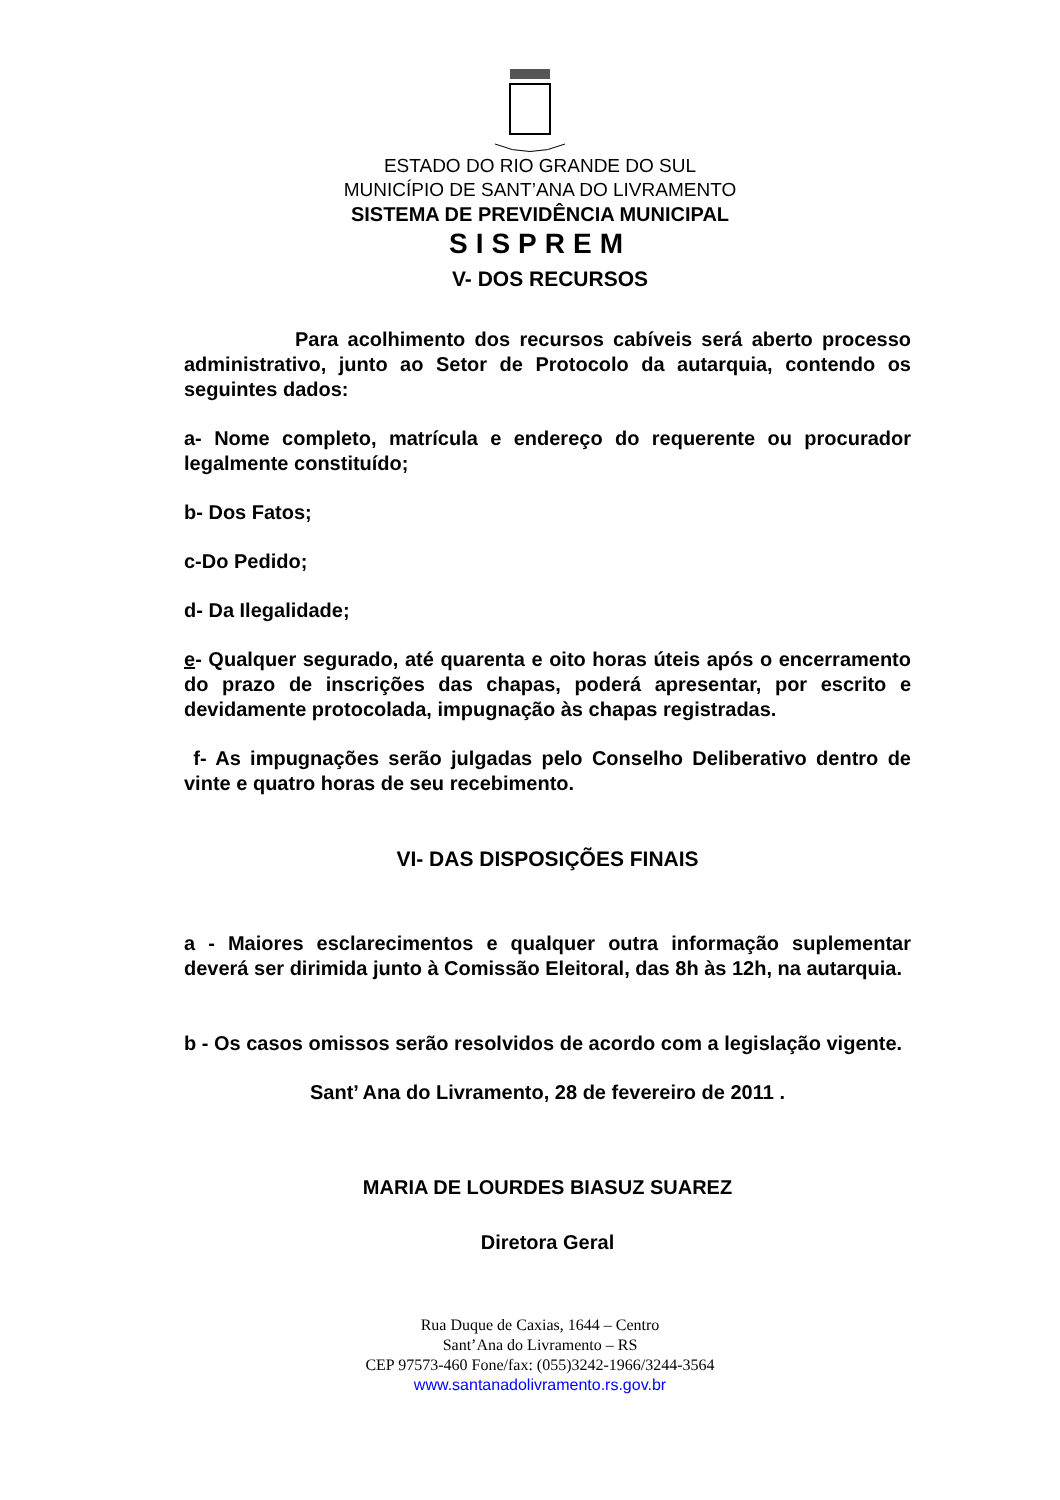ESTADO DO RIO GRANDE DO SUL
MUNICÍPIO DE SANT’ANA DO LIVRAMENTO
SISTEMA DE PREVIDÊNCIA MUNICIPAL
SISPREM
V- DOS RECURSOS
Para acolhimento dos recursos cabíveis será aberto processo administrativo, junto ao Setor de Protocolo da autarquia, contendo os seguintes dados:
a- Nome completo, matrícula e endereço do requerente ou procurador legalmente constituído;
b- Dos Fatos;
c-Do Pedido;
d- Da Ilegalidade;
e- Qualquer segurado, até quarenta e oito horas úteis após o encerramento do prazo de inscrições das chapas, poderá apresentar, por escrito e devidamente protocolada, impugnação às chapas registradas.
f- As impugnações serão julgadas pelo Conselho Deliberativo dentro de vinte e quatro horas de seu recebimento.
VI- DAS DISPOSIÇÕES FINAIS
a - Maiores esclarecimentos e qualquer outra informação suplementar deverá ser dirimida junto à Comissão Eleitoral, das 8h às 12h, na autarquia.
b - Os casos omissos serão resolvidos de acordo com a legislação vigente.
Sant’ Ana do Livramento, 28 de fevereiro de 2011 .
MARIA DE LOURDES BIASUZ SUAREZ
Diretora Geral
Rua Duque de Caxias, 1644 – Centro
Sant’Ana do Livramento – RS
CEP 97573-460 Fone/fax: (055)3242-1966/3244-3564
www.santanadolivramento.rs.gov.br